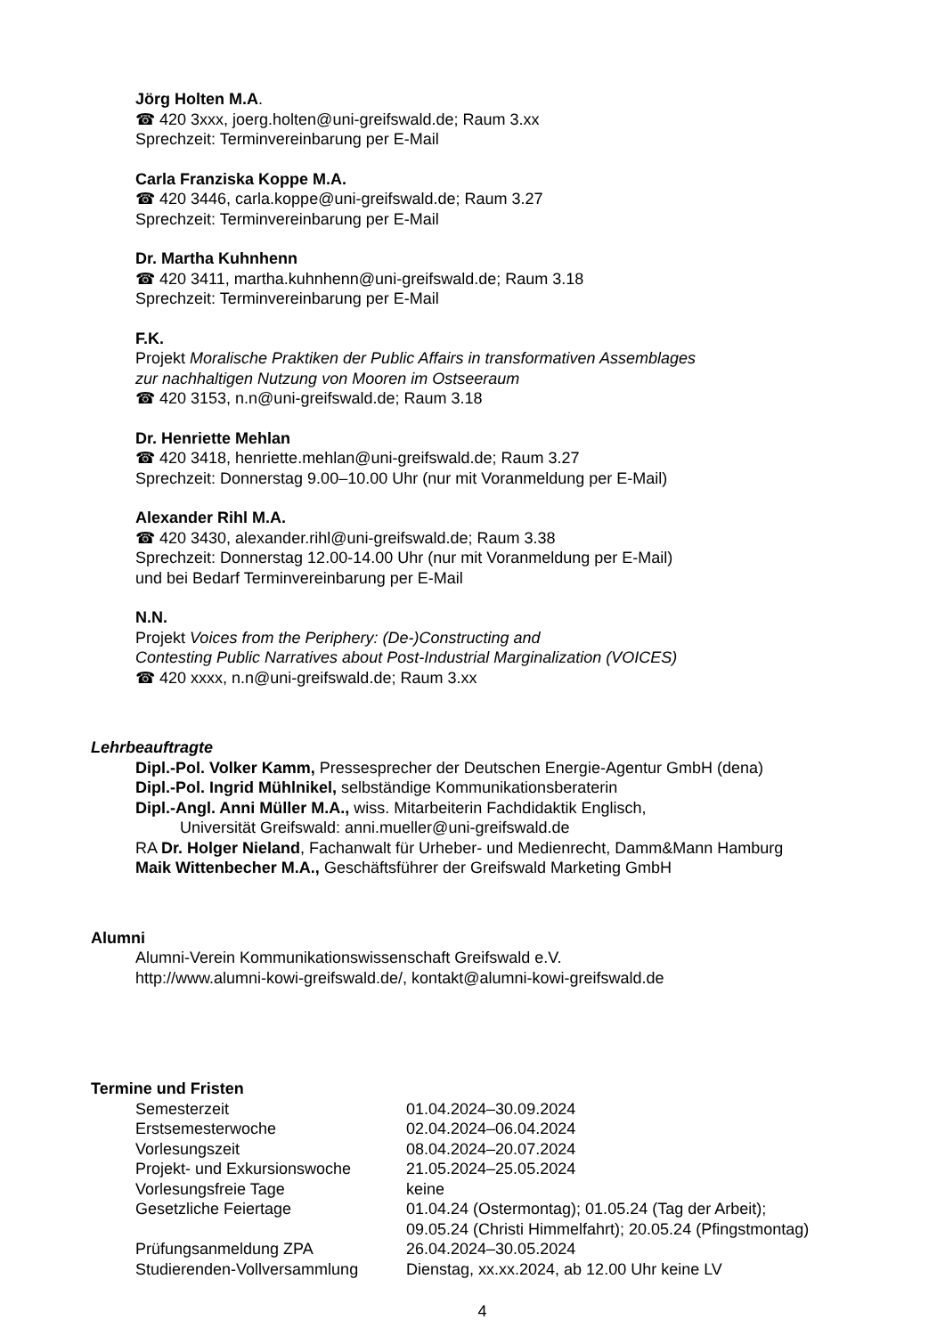Jörg Holten M.A.
☎ 420 3xxx, joerg.holten@uni-greifswald.de; Raum 3.xx
Sprechzeit: Terminvereinbarung per E-Mail
Carla Franziska Koppe M.A.
☎ 420 3446, carla.koppe@uni-greifswald.de; Raum 3.27
Sprechzeit: Terminvereinbarung per E-Mail
Dr. Martha Kuhnhenn
☎ 420 3411, martha.kuhnhenn@uni-greifswald.de; Raum 3.18
Sprechzeit: Terminvereinbarung per E-Mail
F.K.
Projekt Moralische Praktiken der Public Affairs in transformativen Assemblages
zur nachhaltigen Nutzung von Mooren im Ostseeraum
☎ 420 3153, n.n@uni-greifswald.de; Raum 3.18
Dr. Henriette Mehlan
☎ 420 3418, henriette.mehlan@uni-greifswald.de; Raum 3.27
Sprechzeit: Donnerstag 9.00–10.00 Uhr (nur mit Voranmeldung per E-Mail)
Alexander Rihl M.A.
☎ 420 3430, alexander.rihl@uni-greifswald.de; Raum 3.38
Sprechzeit: Donnerstag 12.00-14.00 Uhr (nur mit Voranmeldung per E-Mail)
und bei Bedarf Terminvereinbarung per E-Mail
N.N.
Projekt Voices from the Periphery: (De-)Constructing and
Contesting Public Narratives about Post-Industrial Marginalization (VOICES)
☎ 420 xxxx, n.n@uni-greifswald.de; Raum 3.xx
Lehrbeauftragte
Dipl.-Pol. Volker Kamm, Pressesprecher der Deutschen Energie-Agentur GmbH (dena)
Dipl.-Pol. Ingrid Mühlnikel, selbständige Kommunikationsberaterin
Dipl.-Angl. Anni Müller M.A., wiss. Mitarbeiterin Fachdidaktik Englisch,
Universität Greifswald: anni.mueller@uni-greifswald.de
RA Dr. Holger Nieland, Fachanwalt für Urheber- und Medienrecht, Damm&Mann Hamburg
Maik Wittenbecher M.A., Geschäftsführer der Greifswald Marketing GmbH
Alumni
Alumni-Verein Kommunikationswissenschaft Greifswald e.V.
http://www.alumni-kowi-greifswald.de/, kontakt@alumni-kowi-greifswald.de
Termine und Fristen
| Semesterzeit | 01.04.2024–30.09.2024 |
| Erstsemesterwoche | 02.04.2024–06.04.2024 |
| Vorlesungszeit | 08.04.2024–20.07.2024 |
| Projekt- und Exkursionswoche | 21.05.2024–25.05.2024 |
| Vorlesungsfreie Tage | keine |
| Gesetzliche Feiertage | 01.04.24 (Ostermontag); 01.05.24 (Tag der Arbeit); 09.05.24 (Christi Himmelfahrt); 20.05.24 (Pfingstmontag) |
| Prüfungsanmeldung ZPA | 26.04.2024–30.05.2024 |
| Studierenden-Vollversammlung | Dienstag, xx.xx.2024, ab 12.00 Uhr keine LV |
4